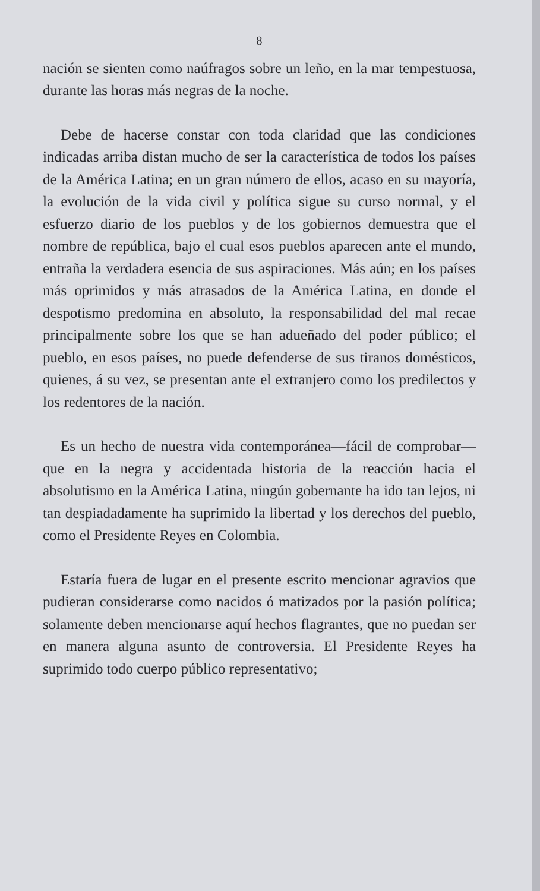8
nación se sienten como naúfragos sobre un leño, en la mar tempestuosa, durante las horas más negras de la noche.
Debe de hacerse constar con toda claridad que las condiciones indicadas arriba distan mucho de ser la característica de todos los países de la América Latina; en un gran número de ellos, acaso en su mayoría, la evolución de la vida civil y política sigue su curso normal, y el esfuerzo diario de los pueblos y de los gobiernos demuestra que el nombre de república, bajo el cual esos pueblos aparecen ante el mundo, entraña la verdadera esencia de sus aspiraciones. Más aún; en los países más oprimidos y más atrasados de la América Latina, en donde el despotismo predomina en absoluto, la responsabilidad del mal recae principalmente sobre los que se han adueñado del poder público; el pueblo, en esos países, no puede defenderse de sus tiranos domésticos, quienes, á su vez, se presentan ante el extranjero como los predilectos y los redentores de la nación.
Es un hecho de nuestra vida contemporánea—fácil de comprobar—que en la negra y accidentada historia de la reacción hacia el absolutismo en la América Latina, ningún gobernante ha ido tan lejos, ni tan despiadadamente ha suprimido la libertad y los derechos del pueblo, como el Presidente Reyes en Colombia.
Estaría fuera de lugar en el presente escrito mencionar agravios que pudieran considerarse como nacidos ó matizados por la pasión política; solamente deben mencionarse aquí hechos flagrantes, que no puedan ser en manera alguna asunto de controversia. El Presidente Reyes ha suprimido todo cuerpo público representativo;